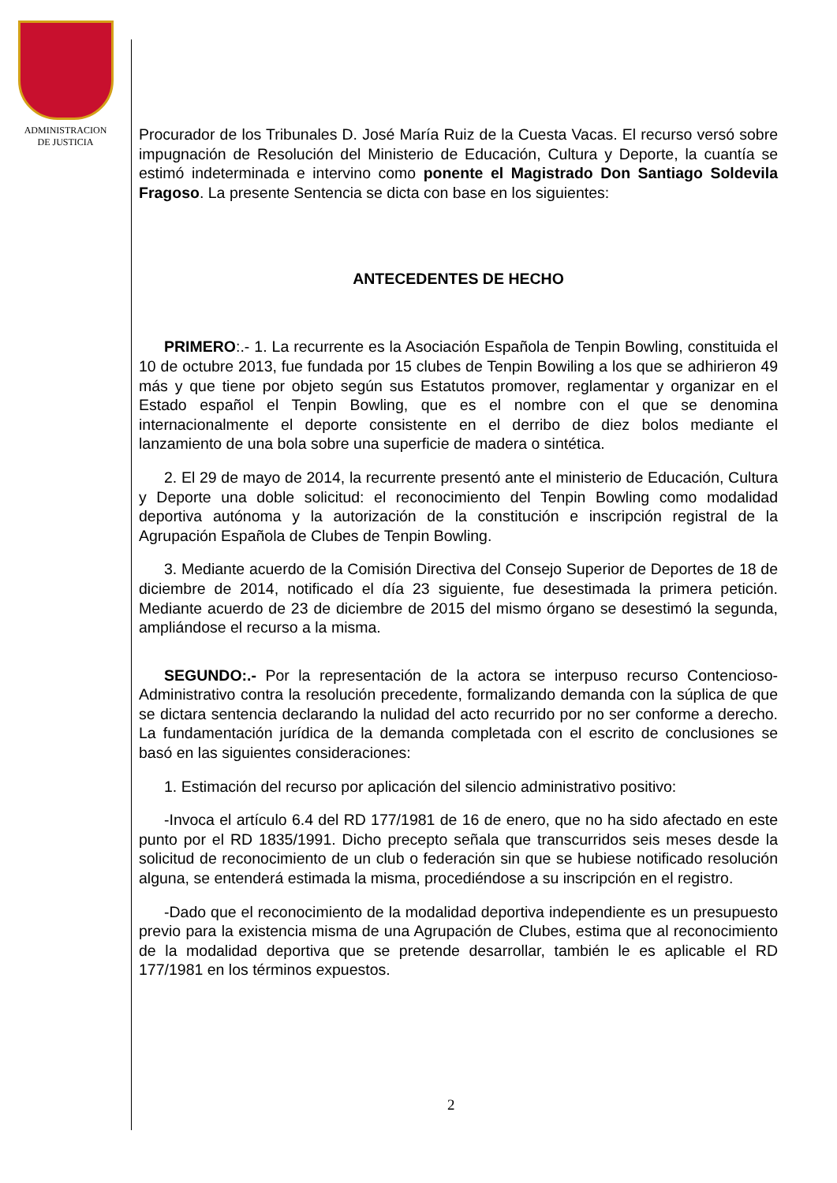ADMINISTRACION
DE JUSTICIA
Procurador de los Tribunales D. José María Ruiz de la Cuesta Vacas. El recurso versó sobre impugnación de Resolución del Ministerio de Educación, Cultura y Deporte, la cuantía se estimó indeterminada e intervino como ponente el Magistrado Don Santiago Soldevila Fragoso. La presente Sentencia se dicta con base en los siguientes:
ANTECEDENTES DE HECHO
PRIMERO:.- 1. La recurrente es la Asociación Española de Tenpin Bowling, constituida el 10 de octubre 2013, fue fundada por 15 clubes de Tenpin Bowiling a los que se adhirieron 49 más y que tiene por objeto según sus Estatutos promover, reglamentar y organizar en el Estado español el Tenpin Bowling, que es el nombre con el que se denomina internacionalmente el deporte consistente en el derribo de diez bolos mediante el lanzamiento de una bola sobre una superficie de madera o sintética.
2. El 29 de mayo de 2014, la recurrente presentó ante el ministerio de Educación, Cultura y Deporte una doble solicitud: el reconocimiento del Tenpin Bowling como modalidad deportiva autónoma y la autorización de la constitución e inscripción registral de la Agrupación Española de Clubes de Tenpin Bowling.
3. Mediante acuerdo de la Comisión Directiva del Consejo Superior de Deportes de 18 de diciembre de 2014, notificado el día 23 siguiente, fue desestimada la primera petición. Mediante acuerdo de 23 de diciembre de 2015 del mismo órgano se desestimó la segunda, ampliándose el recurso a la misma.
SEGUNDO:.- Por la representación de la actora se interpuso recurso Contencioso-Administrativo contra la resolución precedente, formalizando demanda con la súplica de que se dictara sentencia declarando la nulidad del acto recurrido por no ser conforme a derecho. La fundamentación jurídica de la demanda completada con el escrito de conclusiones se basó en las siguientes consideraciones:
1. Estimación del recurso por aplicación del silencio administrativo positivo:
-Invoca el artículo 6.4 del RD 177/1981 de 16 de enero, que no ha sido afectado en este punto por el RD 1835/1991. Dicho precepto señala que transcurridos seis meses desde la solicitud de reconocimiento de un club o federación sin que se hubiese notificado resolución alguna, se entenderá estimada la misma, procediéndose a su inscripción en el registro.
-Dado que el reconocimiento de la modalidad deportiva independiente es un presupuesto previo para la existencia misma de una Agrupación de Clubes, estima que al reconocimiento de la modalidad deportiva que se pretende desarrollar, también le es aplicable el RD 177/1981 en los términos expuestos.
2